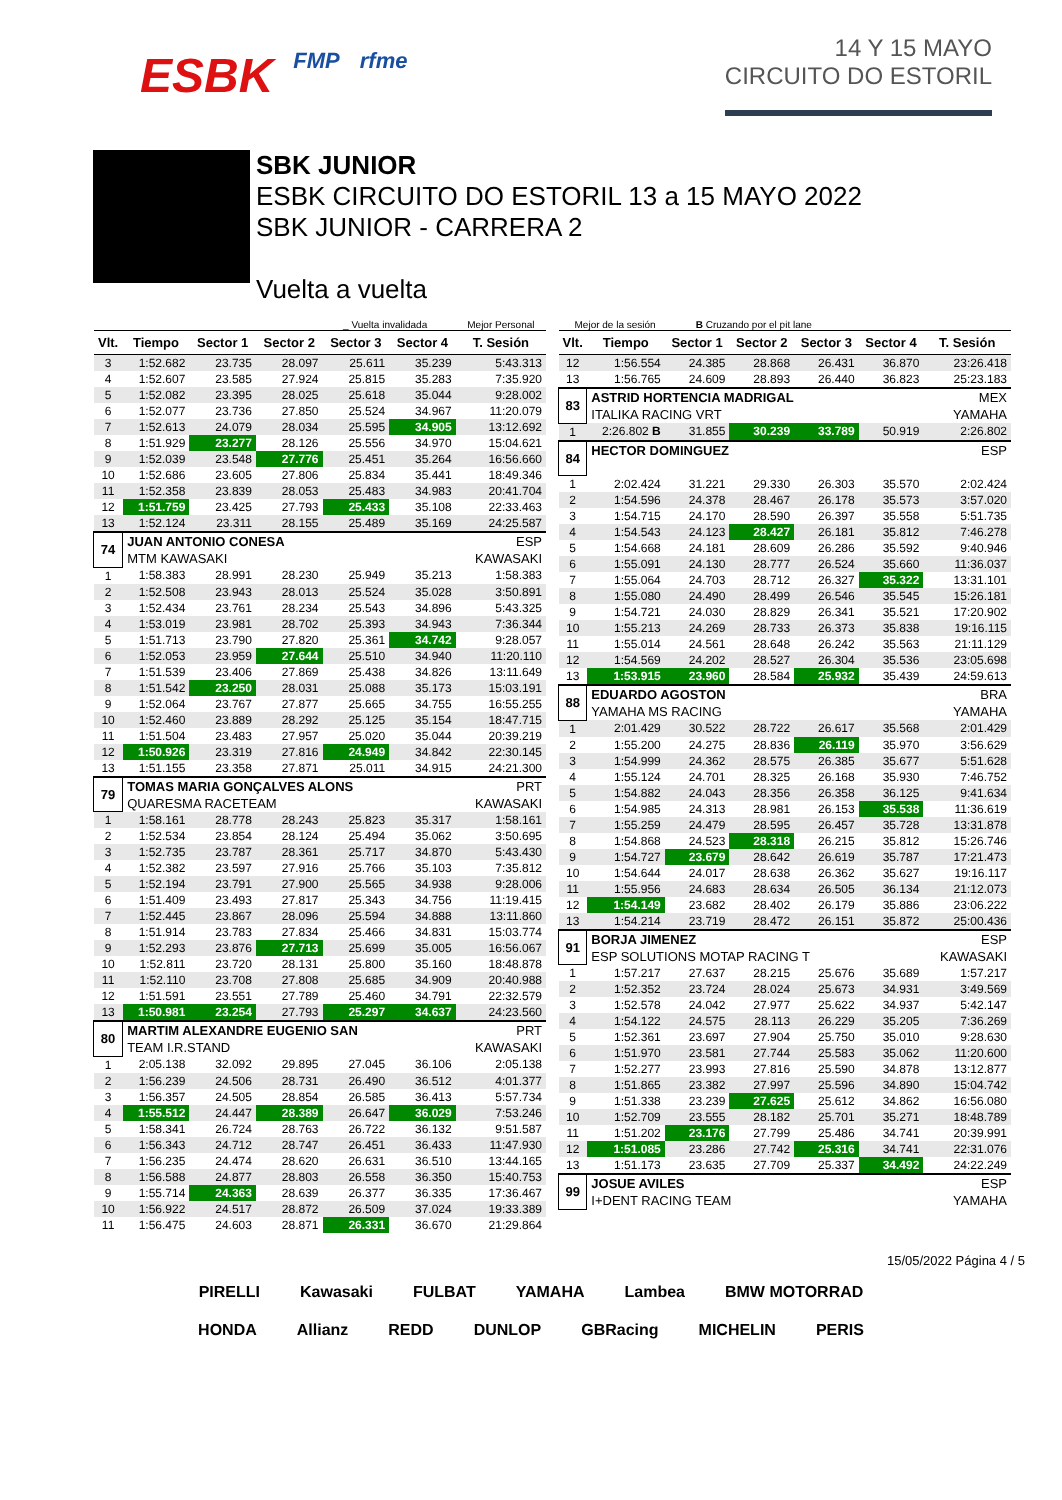ESBK FMP rfme
14 Y 15 MAYO
CIRCUITO DO ESTORIL
SBK JUNIOR
ESBK CIRCUITO DO ESTORIL 13 a 15 MAYO 2022
SBK JUNIOR - CARRERA 2
Vuelta a vuelta
_ Vuelta invalidada Mejor Personal Mejor de la sesión B Cruzando por el pit lane
| Vlt. | Tiempo | Sector 1 | Sector 2 | Sector 3 | Sector 4 | T. Sesión |
| --- | --- | --- | --- | --- | --- | --- |
| 3 | 1:52.682 | 23.735 | 28.097 | 25.611 | 35.239 | 5:43.313 |
| 4 | 1:52.607 | 23.585 | 27.924 | 25.815 | 35.283 | 7:35.920 |
| 5 | 1:52.082 | 23.395 | 28.025 | 25.618 | 35.044 | 9:28.002 |
| 6 | 1:52.077 | 23.736 | 27.850 | 25.524 | 34.967 | 11:20.079 |
| 7 | 1:52.613 | 24.079 | 28.034 | 25.595 | 34.905 | 13:12.692 |
| 8 | 1:51.929 | 23.277 | 28.126 | 25.556 | 34.970 | 15:04.621 |
| 9 | 1:52.039 | 23.548 | 27.776 | 25.451 | 35.264 | 16:56.660 |
| 10 | 1:52.686 | 23.605 | 27.806 | 25.834 | 35.441 | 18:49.346 |
| 11 | 1:52.358 | 23.839 | 28.053 | 25.483 | 34.983 | 20:41.704 |
| 12 | 1:51.759 | 23.425 | 27.793 | 25.433 | 35.108 | 22:33.463 |
| 13 | 1:52.124 | 23.311 | 28.155 | 25.489 | 35.169 | 24:25.587 |
| 74 | JUAN ANTONIO CONESA | | | | | ESP |
| | MTM KAWASAKI | | | | | KAWASAKI |
| 1 | 1:58.383 | 28.991 | 28.230 | 25.949 | 35.213 | 1:58.383 |
| 2 | 1:52.508 | 23.943 | 28.013 | 25.524 | 35.028 | 3:50.891 |
| 3 | 1:52.434 | 23.761 | 28.234 | 25.543 | 34.896 | 5:43.325 |
| 4 | 1:53.019 | 23.981 | 28.702 | 25.393 | 34.943 | 7:36.344 |
| 5 | 1:51.713 | 23.790 | 27.820 | 25.361 | 34.742 | 9:28.057 |
| 6 | 1:52.053 | 23.959 | 27.644 | 25.510 | 34.940 | 11:20.110 |
| 7 | 1:51.539 | 23.406 | 27.869 | 25.438 | 34.826 | 13:11.649 |
| 8 | 1:51.542 | 23.250 | 28.031 | 25.088 | 35.173 | 15:03.191 |
| 9 | 1:52.064 | 23.767 | 27.877 | 25.665 | 34.755 | 16:55.255 |
| 10 | 1:52.460 | 23.889 | 28.292 | 25.125 | 35.154 | 18:47.715 |
| 11 | 1:51.504 | 23.483 | 27.957 | 25.020 | 35.044 | 20:39.219 |
| 12 | 1:50.926 | 23.319 | 27.816 | 24.949 | 34.842 | 22:30.145 |
| 13 | 1:51.155 | 23.358 | 27.871 | 25.011 | 34.915 | 24:21.300 |
| 79 | TOMAS MARIA GONÇALVES ALONS | | | | | PRT |
| | QUARESMA RACETEAM | | | | | KAWASAKI |
| 1 | 1:58.161 | 28.778 | 28.243 | 25.823 | 35.317 | 1:58.161 |
| 2 | 1:52.534 | 23.854 | 28.124 | 25.494 | 35.062 | 3:50.695 |
| 3 | 1:52.735 | 23.787 | 28.361 | 25.717 | 34.870 | 5:43.430 |
| 4 | 1:52.382 | 23.597 | 27.916 | 25.766 | 35.103 | 7:35.812 |
| 5 | 1:52.194 | 23.791 | 27.900 | 25.565 | 34.938 | 9:28.006 |
| 6 | 1:51.409 | 23.493 | 27.817 | 25.343 | 34.756 | 11:19.415 |
| 7 | 1:52.445 | 23.867 | 28.096 | 25.594 | 34.888 | 13:11.860 |
| 8 | 1:51.914 | 23.783 | 27.834 | 25.466 | 34.831 | 15:03.774 |
| 9 | 1:52.293 | 23.876 | 27.713 | 25.699 | 35.005 | 16:56.067 |
| 10 | 1:52.811 | 23.720 | 28.131 | 25.800 | 35.160 | 18:48.878 |
| 11 | 1:52.110 | 23.708 | 27.808 | 25.685 | 34.909 | 20:40.988 |
| 12 | 1:51.591 | 23.551 | 27.789 | 25.460 | 34.791 | 22:32.579 |
| 13 | 1:50.981 | 23.254 | 27.793 | 25.297 | 34.637 | 24:23.560 |
| 80 | MARTIM ALEXANDRE EUGENIO SAN | | | | | PRT |
| | TEAM I.R.STAND | | | | | KAWASAKI |
| 1 | 2:05.138 | 32.092 | 29.895 | 27.045 | 36.106 | 2:05.138 |
| 2 | 1:56.239 | 24.506 | 28.731 | 26.490 | 36.512 | 4:01.377 |
| 3 | 1:56.357 | 24.505 | 28.854 | 26.585 | 36.413 | 5:57.734 |
| 4 | 1:55.512 | 24.447 | 28.389 | 26.647 | 36.029 | 7:53.246 |
| 5 | 1:58.341 | 26.724 | 28.763 | 26.722 | 36.132 | 9:51.587 |
| 6 | 1:56.343 | 24.712 | 28.747 | 26.451 | 36.433 | 11:47.930 |
| 7 | 1:56.235 | 24.474 | 28.620 | 26.631 | 36.510 | 13:44.165 |
| 8 | 1:56.588 | 24.877 | 28.803 | 26.558 | 36.350 | 15:40.753 |
| 9 | 1:55.714 | 24.363 | 28.639 | 26.377 | 36.335 | 17:36.467 |
| 10 | 1:56.922 | 24.517 | 28.872 | 26.509 | 37.024 | 19:33.389 |
| 11 | 1:56.475 | 24.603 | 28.871 | 26.331 | 36.670 | 21:29.864 |
| Vlt. | Tiempo | Sector 1 | Sector 2 | Sector 3 | Sector 4 | T. Sesión |
| --- | --- | --- | --- | --- | --- | --- |
| 12 | 1:56.554 | 24.385 | 28.868 | 26.431 | 36.870 | 23:26.418 |
| 13 | 1:56.765 | 24.609 | 28.893 | 26.440 | 36.823 | 25:23.183 |
| 83 | ASTRID HORTENCIA MADRIGAL | | | | | MEX |
| | ITALIKA RACING VRT | | | | | YAMAHA |
| 1 | 2:26.802 B | 31.855 | 30.239 | 33.789 | 50.919 | 2:26.802 |
| 84 | HECTOR DOMINGUEZ | | | | | ESP |
| 1 | 2:02.424 | 31.221 | 29.330 | 26.303 | 35.570 | 2:02.424 |
| 2 | 1:54.596 | 24.378 | 28.467 | 26.178 | 35.573 | 3:57.020 |
| 3 | 1:54.715 | 24.170 | 28.590 | 26.397 | 35.558 | 5:51.735 |
| 4 | 1:54.543 | 24.123 | 28.427 | 26.181 | 35.812 | 7:46.278 |
| 5 | 1:54.668 | 24.181 | 28.609 | 26.286 | 35.592 | 9:40.946 |
| 6 | 1:55.091 | 24.130 | 28.777 | 26.524 | 35.660 | 11:36.037 |
| 7 | 1:55.064 | 24.703 | 28.712 | 26.327 | 35.322 | 13:31.101 |
| 8 | 1:55.080 | 24.490 | 28.499 | 26.546 | 35.545 | 15:26.181 |
| 9 | 1:54.721 | 24.030 | 28.829 | 26.341 | 35.521 | 17:20.902 |
| 10 | 1:55.213 | 24.269 | 28.733 | 26.373 | 35.838 | 19:16.115 |
| 11 | 1:55.014 | 24.561 | 28.648 | 26.242 | 35.563 | 21:11.129 |
| 12 | 1:54.569 | 24.202 | 28.527 | 26.304 | 35.536 | 23:05.698 |
| 13 | 1:53.915 | 23.960 | 28.584 | 25.932 | 35.439 | 24:59.613 |
| 88 | EDUARDO AGOSTON | | | | | BRA |
| | YAMAHA MS RACING | | | | | YAMAHA |
| 1 | 2:01.429 | 30.522 | 28.722 | 26.617 | 35.568 | 2:01.429 |
| 2 | 1:55.200 | 24.275 | 28.836 | 26.119 | 35.970 | 3:56.629 |
| 3 | 1:54.999 | 24.362 | 28.575 | 26.385 | 35.677 | 5:51.628 |
| 4 | 1:55.124 | 24.701 | 28.325 | 26.168 | 35.930 | 7:46.752 |
| 5 | 1:54.882 | 24.043 | 28.356 | 26.358 | 36.125 | 9:41.634 |
| 6 | 1:54.985 | 24.313 | 28.981 | 26.153 | 35.538 | 11:36.619 |
| 7 | 1:55.259 | 24.479 | 28.595 | 26.457 | 35.728 | 13:31.878 |
| 8 | 1:54.868 | 24.523 | 28.318 | 26.215 | 35.812 | 15:26.746 |
| 9 | 1:54.727 | 23.679 | 28.642 | 26.619 | 35.787 | 17:21.473 |
| 10 | 1:54.644 | 24.017 | 28.638 | 26.362 | 35.627 | 19:16.117 |
| 11 | 1:55.956 | 24.683 | 28.634 | 26.505 | 36.134 | 21:12.073 |
| 12 | 1:54.149 | 23.682 | 28.402 | 26.179 | 35.886 | 23:06.222 |
| 13 | 1:54.214 | 23.719 | 28.472 | 26.151 | 35.872 | 25:00.436 |
| 91 | BORJA JIMENEZ | | | | | ESP |
| | ESP SOLUTIONS MOTAP RACING T | | | | | KAWASAKI |
| 1 | 1:57.217 | 27.637 | 28.215 | 25.676 | 35.689 | 1:57.217 |
| 2 | 1:52.352 | 23.724 | 28.024 | 25.673 | 34.931 | 3:49.569 |
| 3 | 1:52.578 | 24.042 | 27.977 | 25.622 | 34.937 | 5:42.147 |
| 4 | 1:54.122 | 24.575 | 28.113 | 26.229 | 35.205 | 7:36.269 |
| 5 | 1:52.361 | 23.697 | 27.904 | 25.750 | 35.010 | 9:28.630 |
| 6 | 1:51.970 | 23.581 | 27.744 | 25.583 | 35.062 | 11:20.600 |
| 7 | 1:52.277 | 23.993 | 27.816 | 25.590 | 34.878 | 13:12.877 |
| 8 | 1:51.865 | 23.382 | 27.997 | 25.596 | 34.890 | 15:04.742 |
| 9 | 1:51.338 | 23.239 | 27.625 | 25.612 | 34.862 | 16:56.080 |
| 10 | 1:52.709 | 23.555 | 28.182 | 25.701 | 35.271 | 18:48.789 |
| 11 | 1:51.202 | 23.176 | 27.799 | 25.486 | 34.741 | 20:39.991 |
| 12 | 1:51.085 | 23.286 | 27.742 | 25.316 | 34.741 | 22:31.076 |
| 13 | 1:51.173 | 23.635 | 27.709 | 25.337 | 34.492 | 24:22.249 |
| 99 | JOSUE AVILES | | | | | ESP |
| | I+DENT RACING TEAM | | | | | YAMAHA |
15/05/2022 Página 4 / 5
PIRELLI Kawasaki FULBAT YAMAHA Lambea BMW MOTORRAD HONDA Allianz REDD DUNLOP GBRacing MICHELIN PERIS